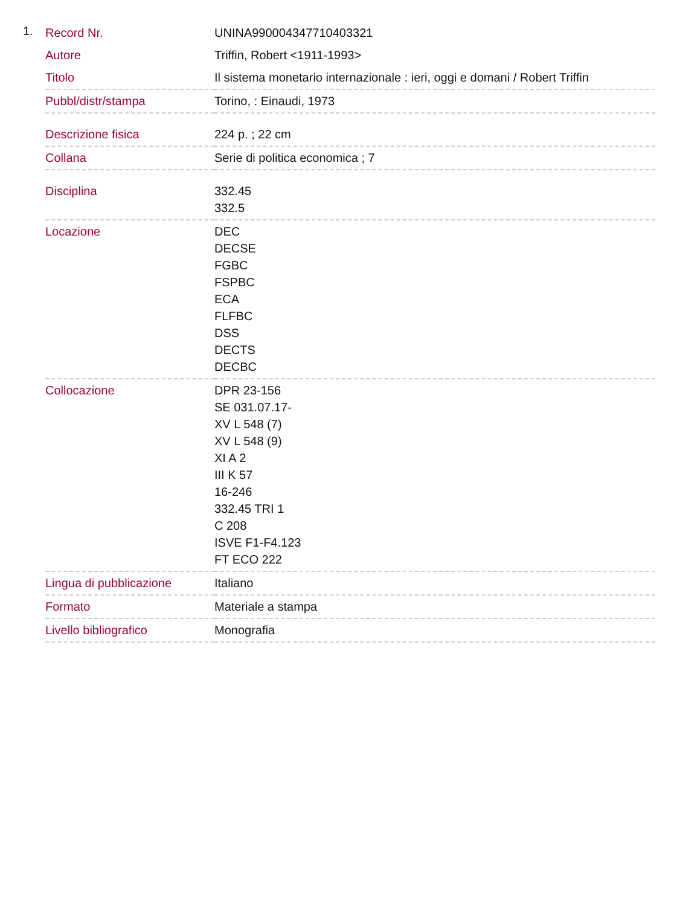1.
| Record Nr. | UNINA990004347710403321 |
| Autore | Triffin, Robert <1911-1993> |
| Titolo | Il sistema monetario internazionale : ieri, oggi e domani / Robert Triffin |
| Pubbl/distr/stampa | Torino, : Einaudi, 1973 |
| Descrizione fisica | 224 p. ; 22 cm |
| Collana | Serie di politica economica ; 7 |
| Disciplina | 332.45 332.5 |
| Locazione | DEC DECSE FGBC FSPBC ECA FLFBC DSS DECTS DECBC |
| Collocazione | DPR 23-156 SE 031.07.17- XV L 548 (7) XV L 548 (9) XI A 2 III K 57 16-246 332.45 TRI 1 C 208 ISVE F1-F4.123 FT ECO 222 |
| Lingua di pubblicazione | Italiano |
| Formato | Materiale a stampa |
| Livello bibliografico | Monografia |